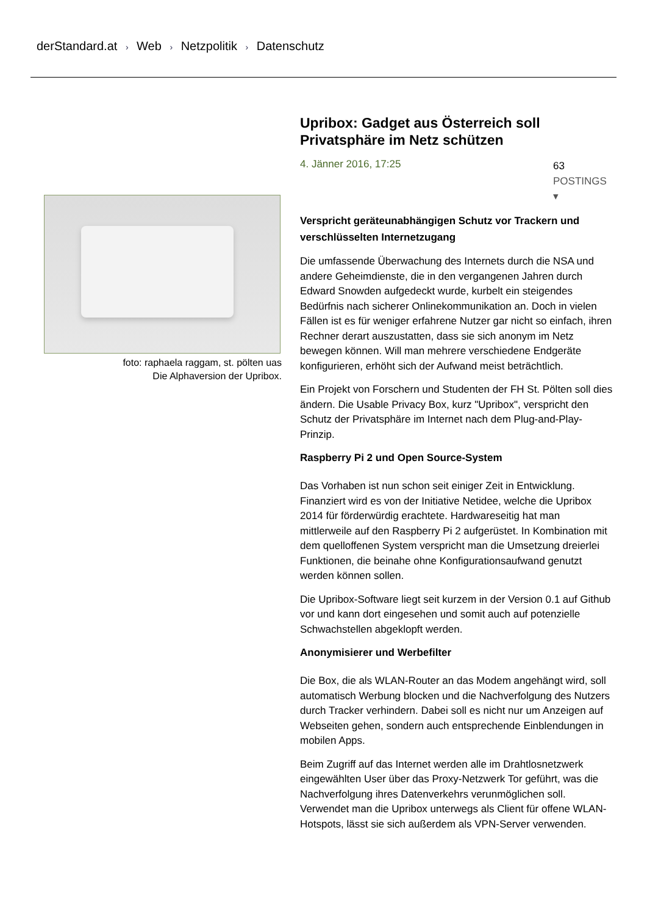derStandard.at › Web › Netzpolitik › Datenschutz
foto: raphaela raggam, st. pölten uas
Die Alphaversion der Upribox.
Upribox: Gadget aus Österreich soll Privatsphäre im Netz schützen
4. Jänner 2016, 17:25 63
POSTINGS ▾
Verspricht geräteunabhängigen Schutz vor Trackern und verschlüsselten Internetzugang
Die umfassende Überwachung des Internets durch die NSA und andere Geheimdienste, die in den vergangenen Jahren durch Edward Snowden aufgedeckt wurde, kurbelt ein steigendes Bedürfnis nach sicherer Onlinekommunikation an. Doch in vielen Fällen ist es für weniger erfahrene Nutzer gar nicht so einfach, ihren Rechner derart auszustatten, dass sie sich anonym im Netz bewegen können. Will man mehrere verschiedene Endgeräte konfigurieren, erhöht sich der Aufwand meist beträchtlich.
Ein Projekt von Forschern und Studenten der FH St. Pölten soll dies ändern. Die Usable Privacy Box, kurz "Upribox", verspricht den Schutz der Privatsphäre im Internet nach dem Plug-and-Play-Prinzip.
Raspberry Pi 2 und Open Source-System
Das Vorhaben ist nun schon seit einiger Zeit in Entwicklung. Finanziert wird es von der Initiative Netidee, welche die Upribox 2014 für förderwürdig erachtete. Hardwareseitig hat man mittlerweile auf den Raspberry Pi 2 aufgerüstet. In Kombination mit dem quelloffenen System verspricht man die Umsetzung dreierlei Funktionen, die beinahe ohne Konfigurationsaufwand genutzt werden können sollen.
Die Upribox-Software liegt seit kurzem in der Version 0.1 auf Github vor und kann dort eingesehen und somit auch auf potenzielle Schwachstellen abgeklopft werden.
Anonymisierer und Werbefilter
Die Box, die als WLAN-Router an das Modem angehängt wird, soll automatisch Werbung blocken und die Nachverfolgung des Nutzers durch Tracker verhindern. Dabei soll es nicht nur um Anzeigen auf Webseiten gehen, sondern auch entsprechende Einblendungen in mobilen Apps.
Beim Zugriff auf das Internet werden alle im Drahtlosnetzwerk eingewählten User über das Proxy-Netzwerk Tor geführt, was die Nachverfolgung ihres Datenverkehrs verunmöglichen soll. Verwendet man die Upribox unterwegs als Client für offene WLAN-Hotspots, lässt sie sich außerdem als VPN-Server verwenden.